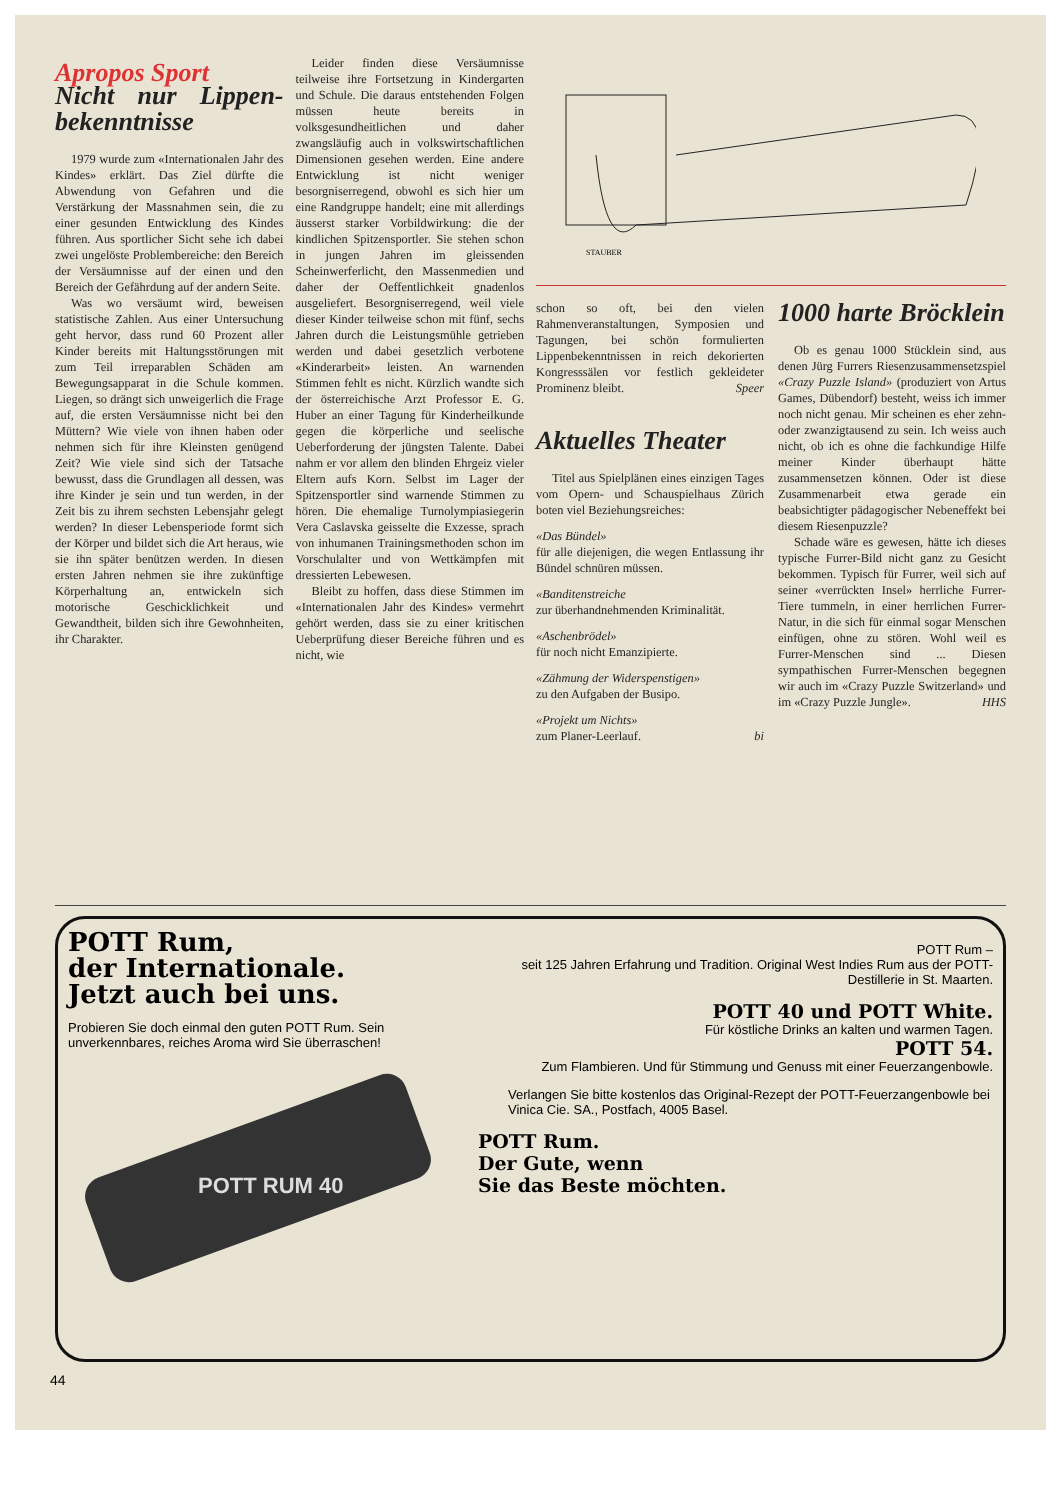Apropos Sport
Nicht nur Lippen-bekenntnisse
1979 wurde zum «Internationalen Jahr des Kindes» erklärt. Das Ziel dürfte die Abwendung von Gefahren und die Verstärkung der Massnahmen sein, die zu einer gesunden Entwicklung des Kindes führen. Aus sportlicher Sicht sehe ich dabei zwei ungelöste Problembereiche: den Bereich der Versäumnisse auf der einen und den Bereich der Gefährdung auf der andern Seite.
Was wo versäumt wird, beweisen statistische Zahlen. Aus einer Untersuchung geht hervor, dass rund 60 Prozent aller Kinder bereits mit Haltungsstörungen mit zum Teil irreparablen Schäden am Bewegungsapparat in die Schule kommen. Liegen, so drängt sich unweigerlich die Frage auf, die ersten Versäumnisse nicht bei den Müttern? Wie viele von ihnen haben oder nehmen sich für ihre Kleinsten genügend Zeit? Wie viele sind sich der Tatsache bewusst, dass die Grundlagen all dessen, was ihre Kinder je sein und tun werden, in der Zeit bis zu ihrem sechsten Lebensjahr gelegt werden? In dieser Lebensperiode formt sich der Körper und bildet sich die Art heraus, wie sie ihn später benützen werden. In diesen ersten Jahren nehmen sie ihre zukünftige Körperhaltung an, entwickeln sich motorische Geschicklichkeit und Gewandtheit, bilden sich ihre Gewohnheiten, ihr Charakter.
Leider finden diese Versäumnisse teilweise ihre Fortsetzung in Kindergarten und Schule. Die daraus entstehenden Folgen müssen heute bereits in volksgesundheitlichen und daher zwangsläufig auch in volkswirtschaftlichen Dimensionen gesehen werden. Eine andere Entwicklung ist nicht weniger besorgniserregend, obwohl es sich hier um eine Randgruppe handelt; eine mit allerdings äusserst starker Vorbildwirkung: die der kindlichen Spitzensportler. Sie stehen schon in jungen Jahren im gleissenden Scheinwerferlicht, den Massenmedien und daher der Oeffentlichkeit gnadenlos ausgeliefert. Besorgniserregend, weil viele dieser Kinder teilweise schon mit fünf, sechs Jahren durch die Leistungsmühle getrieben werden und dabei gesetzlich verbotene «Kinderarbeit» leisten. An warnenden Stimmen fehlt es nicht. Kürzlich wandte sich der österreichische Arzt Professor E. G. Huber an einer Tagung für Kinderheilkunde gegen die körperliche und seelische Ueberforderung der jüngsten Talente. Dabei nahm er vor allem den blinden Ehrgeiz vieler Eltern aufs Korn. Selbst im Lager der Spitzensportler sind warnende Stimmen zu hören. Die ehemalige Turnolympiasiegerin Vera Caslavska geisselte die Exzesse, sprach von inhumanen Trainingsmethoden schon im Vorschulalter und von Wettkämpfen mit dressierten Lebewesen.
Bleibt zu hoffen, dass diese Stimmen im «Internationalen Jahr des Kindes» vermehrt gehört werden, dass sie zu einer kritischen Ueberprüfung dieser Bereiche führen und es nicht, wie
STAUBER
schon so oft, bei den vielen Rahmenveranstaltungen, Symposien und Tagungen, bei schön formulierten Lippenbekenntnissen in reich dekorierten Kongresssälen vor festlich gekleideter Prominenz bleibt. Speer
Aktuelles Theater
Titel aus Spielplänen eines einzigen Tages vom Opern- und Schauspielhaus Zürich boten viel Beziehungsreiches:
«Das Bündel»
für alle diejenigen, die wegen Entlassung ihr Bündel schnüren müssen.
«Banditenstreiche
zur überhandnehmenden Kriminalität.
«Aschenbrödel»
für noch nicht Emanzipierte.
«Zähmung der Widerspenstigen»
zu den Aufgaben der Busipo.
«Projekt um Nichts»
zum Planer-Leerlauf. bi
1000 harte Bröcklein
Ob es genau 1000 Stücklein sind, aus denen Jürg Furrers Riesenzusammensetzspiel «Crazy Puzzle Island» (produziert von Artus Games, Dübendorf) besteht, weiss ich immer noch nicht genau. Mir scheinen es eher zehn- oder zwanzigtausend zu sein. Ich weiss auch nicht, ob ich es ohne die fachkundige Hilfe meiner Kinder überhaupt hätte zusammensetzen können. Oder ist diese Zusammenarbeit etwa gerade ein beabsichtigter pädagogischer Nebeneffekt bei diesem Riesenpuzzle?
Schade wäre es gewesen, hätte ich dieses typische Furrer-Bild nicht ganz zu Gesicht bekommen. Typisch für Furrer, weil sich auf seiner «verrückten Insel» herrliche Furrer-Tiere tummeln, in einer herrlichen Furrer-Natur, in die sich für einmal sogar Menschen einfügen, ohne zu stören. Wohl weil es Furrer-Menschen sind ... Diesen sympathischen Furrer-Menschen begegnen wir auch im «Crazy Puzzle Switzerland» und im «Crazy Puzzle Jungle». HHS
POTT Rum,
der Internationale.
Jetzt auch bei uns.
Probieren Sie doch einmal den guten POTT Rum. Sein unverkennbares, reiches Aroma wird Sie überraschen!
POTT RUM 40
POTT Rum –
seit 125 Jahren Erfahrung und Tradition. Original West Indies Rum aus der POTT-Destillerie in St. Maarten.
POTT 40 und POTT White.
Für köstliche Drinks an kalten und warmen Tagen.
POTT 54.
Zum Flambieren. Und für Stimmung und Genuss mit einer Feuerzangenbowle.
Verlangen Sie bitte kostenlos das Original-Rezept der POTT-Feuerzangenbowle bei Vinica Cie. SA., Postfach, 4005 Basel.
POTT Rum.
Der Gute, wenn
Sie das Beste möchten.
44